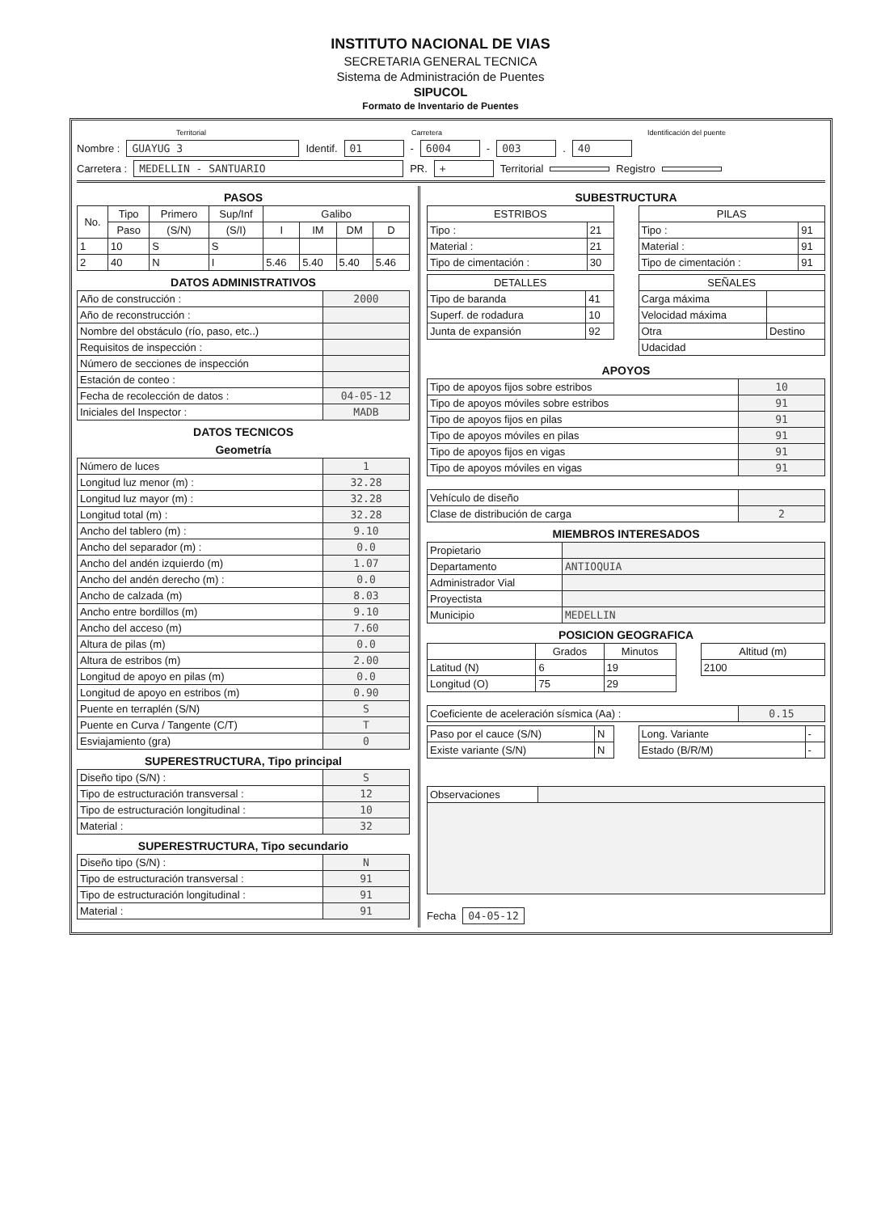INSTITUTO NACIONAL DE VIAS
SECRETARIA GENERAL TECNICA
Sistema de Administración de Puentes
SIPUCOL
Formato de Inventario de Puentes
Territorial Carretera Identificación del puente
Nombre : GUAYUG 3 Identif. 01 - 6004 - 003. 40
Carretera : MEDELLIN - SANTUARIO PR. + Territorial Registro
PASOS
| No. | Tipo | Primero | Sup/Inf | Galibo | | | |
| --- | --- | --- | --- | --- | --- | --- | --- |
| | Paso | (S/N) | (S/I) | I | IM | DM | D |
| 1 | 10 | S | S | | | | |
| 2 | 40 | N | I | 5.46 | 5.40 | 5.40 | 5.46 |
DATOS ADMINISTRATIVOS
| Año de construcción : | 2000 |
| Año de reconstrucción : | |
| Nombre del obstáculo (río, paso, etc..) | |
| Requisitos de inspección : | |
| Número de secciones de inspección | |
| Estación de conteo : | |
| Fecha de recolección de datos : | 04-05-12 |
| Iniciales del Inspector : | MADB |
DATOS TECNICOS
Geometría
| Número de luces | 1 |
| Longitud luz menor (m) : | 32.28 |
| Longitud luz mayor (m) : | 32.28 |
| Longitud total (m) : | 32.28 |
| Ancho del tablero (m) : | 9.10 |
| Ancho del separador (m) : | 0.0 |
| Ancho del andén izquierdo (m) | 1.07 |
| Ancho del andén derecho (m) : | 0.0 |
| Ancho de calzada (m) | 8.03 |
| Ancho entre bordillos (m) | 9.10 |
| Ancho del acceso (m) | 7.60 |
| Altura de pilas (m) | 0.0 |
| Altura de estribos (m) | 2.00 |
| Longitud de apoyo en pilas (m) | 0.0 |
| Longitud de apoyo en estribos (m) | 0.90 |
| Puente en terraplén (S/N) | S |
| Puente en Curva / Tangente (C/T) | T |
| Esviajamiento (gra) | 0 |
SUPERESTRUCTURA, Tipo principal
| Diseño tipo (S/N) : | S |
| Tipo de estructuración transversal : | 12 |
| Tipo de estructuración longitudinal : | 10 |
| Material : | 32 |
SUPERESTRUCTURA, Tipo secundario
| Diseño tipo (S/N) : | N |
| Tipo de estructuración transversal : | 91 |
| Tipo de estructuración longitudinal : | 91 |
| Material : | 91 |
SUBESTRUCTURA
| ESTRIBOS | |
| --- | --- |
| Tipo : | 21 |
| Material : | 21 |
| Tipo de cimentación : | 30 |
| DETALLES | |
| --- | --- |
| Tipo de baranda | 41 |
| Superf. de rodadura | 10 |
| Junta de expansión | 92 |
| PILAS | |
| --- | --- |
| Tipo : | 91 |
| Material : | 91 |
| Tipo de cimentación : | 91 |
| SEÑALES | |
| --- | --- |
| Carga máxima | |
| Velocidad máxima | |
| Otra | Destino |
| Udacidad | |
APOYOS
| Tipo de apoyos fijos sobre estribos | 10 |
| Tipo de apoyos móviles sobre estribos | 91 |
| Tipo de apoyos fijos en pilas | 91 |
| Tipo de apoyos móviles en pilas | 91 |
| Tipo de apoyos fijos en vigas | 91 |
| Tipo de apoyos móviles en vigas | 91 |
| Vehículo de diseño | |
| Clase de distribución de carga | 2 |
MIEMBROS INTERESADOS
| Propietario | |
| Departamento | ANTIOQUIA |
| Administrador Vial | |
| Proyectista | |
| Municipio | MEDELLIN |
POSICION GEOGRAFICA
| | Grados | Minutos |
| --- | --- | --- |
| Latitud (N) | 6 | 19 |
| Longitud (O) | 75 | 29 |
| Altitud (m) |
| --- |
| 2100 |
| Coeficiente de aceleración sísmica (Aa) : | 0.15 |
| Paso por el cauce (S/N) | N |
| Existe variante (S/N) | N |
| Long. Variante | - |
| Estado (B/R/M) | - |
| Observaciones | |
Fecha 04-05-12